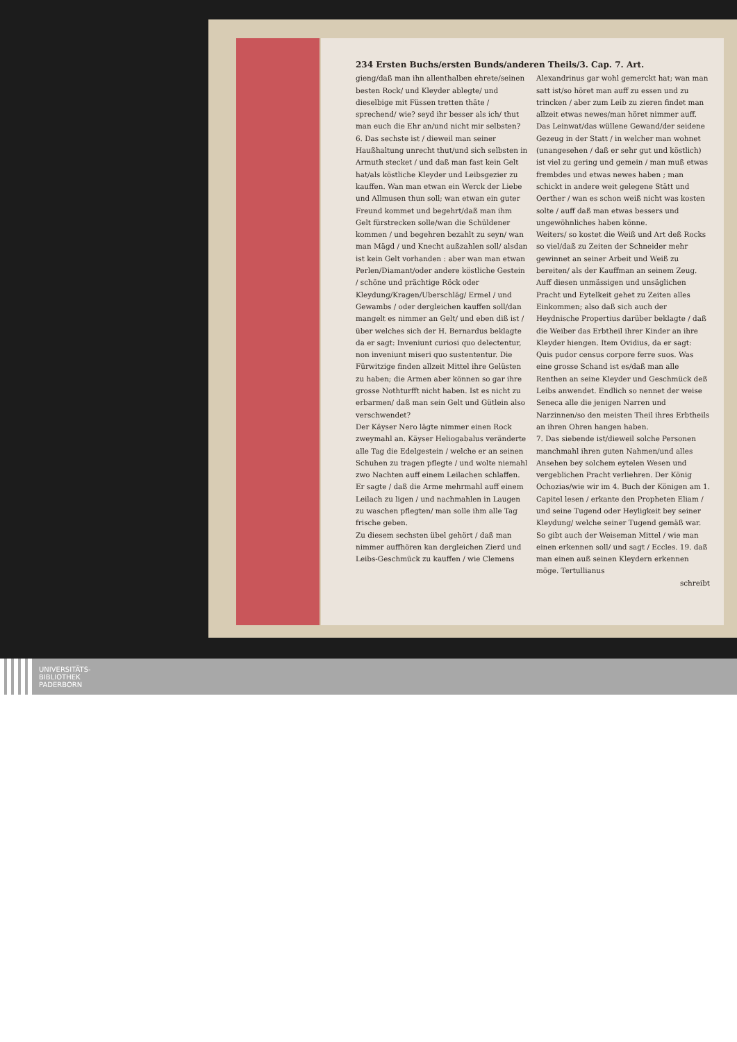234 Ersten Buchs/ersten Bunds/anderen Theils/3. Cap. 7. Art.
gieng/daß man ihn allenthalben ehrete/seinen besten Rock/ und Kleyder ablegte/ und dieselbige mit Füssen tretten thäte / sprechend/ wie? seyd ihr besser als ich/ thut man euch die Ehr an/und nicht mir selbsten?
6. Das sechste ist / dieweil man seiner Haußhaltung unrecht thut/und sich selbsten in Armuth stecket / und daß man fast kein Gelt hat/als köstliche Kleyder und Leibsgezier zu kauffen. Wan man etwan ein Werck der Liebe und Allmusen thun soll; wan etwan ein guter Freund kommet und begehrt/daß man ihm Gelt fürstrecken solle/wan die Schüldener kommen / und begehren bezahlt zu seyn/ wan man Mägd / und Knecht außzahlen soll/ alsdan ist kein Gelt vorhanden : aber wan man etwan Perlen/Diamant/oder andere köstliche Gestein / schöne und prächtige Röck oder Kleydung/Kragen/Uberschläg/ Ermel / und Gewambs / oder dergleichen kauffen soll/dan mangelt es nimmer an Gelt/ und eben diß ist / über welches sich der H. Bernardus beklagte da er sagt: Inveniunt curiosi quo delectentur, non inveniunt miseri quo sustententur. Die Fürwitzige finden allzeit Mittel ihre Gelüsten zu haben; die Armen aber können so gar ihre grosse Nothturfft nicht haben. Ist es nicht zu erbarmen/ daß man sein Gelt und Gütlein also verschwendet?
Der Käyser Nero lägte nimmer einen Rock zweymahl an. Käyser Heliogabalus veränderte alle Tag die Edelgestein / welche er an seinen Schuhen zu tragen pflegte / und wolte niemahl zwo Nachten auff einem Leilachen schlaffen. Er sagte / daß die Arme mehrmahl auff einem Leilach zu ligen / und nachmahlen in Laugen zu waschen pflegten/ man solle ihm alle Tag frische geben.
Zu diesem sechsten übel gehört / daß man nimmer auffhören kan dergleichen Zierd und Leibs-Geschmück zu kauffen / wie Clemens
Alexandrinus gar wohl gemerckt hat; wan man satt ist/so höret man auff zu essen und zu trincken / aber zum Leib zu zieren findet man allzeit etwas newes/man höret nimmer auff. Das Leinwat/das wüllene Gewand/der seidene Gezeug in der Statt / in welcher man wohnet (unangesehen / daß er sehr gut und köstlich) ist viel zu gering und gemein / man muß etwas frembdes und etwas newes haben ; man schickt in andere weit gelegene Stätt und Oerther / wan es schon weiß nicht was kosten solte / auff daß man etwas bessers und ungewöhnliches haben könne.
Weiters/ so kostet die Weiß und Art deß Rocks so viel/daß zu Zeiten der Schneider mehr gewinnet an seiner Arbeit und Weiß zu bereiten/ als der Kauffman an seinem Zeug. Auff diesen unmässigen und unsäglichen Pracht und Eytelkeit gehet zu Zeiten alles Einkommen; also daß sich auch der Heydnische Propertius darüber beklagte / daß die Weiber das Erbtheil ihrer Kinder an ihre Kleyder hiengen. Item Ovidius, da er sagt: Quis pudor census corpore ferre suos. Was eine grosse Schand ist es/daß man alle Renthen an seine Kleyder und Geschmück deß Leibs anwendet. Endlich so nennet der weise Seneca alle die jenigen Narren und Narzinnen/so den meisten Theil ihres Erbtheils an ihren Ohren hangen haben.
7. Das siebende ist/dieweil solche Personen manchmahl ihren guten Nahmen/und alles Ansehen bey solchem eytelen Wesen und vergeblichen Pracht verliehren. Der König Ochozias/wie wir im 4. Buch der Königen am 1. Capitel lesen / erkante den Propheten Eliam / und seine Tugend oder Heyligkeit bey seiner Kleydung/ welche seiner Tugend gemäß war. So gibt auch der Weiseman Mittel / wie man einen erkennen soll/ und sagt / Eccles. 19. daß man einen auß seinen Kleydern erkennen möge. Tertullianus
schreibt
UNIVERSITÄTS-
BIBLIOTHEK
PADERBORN